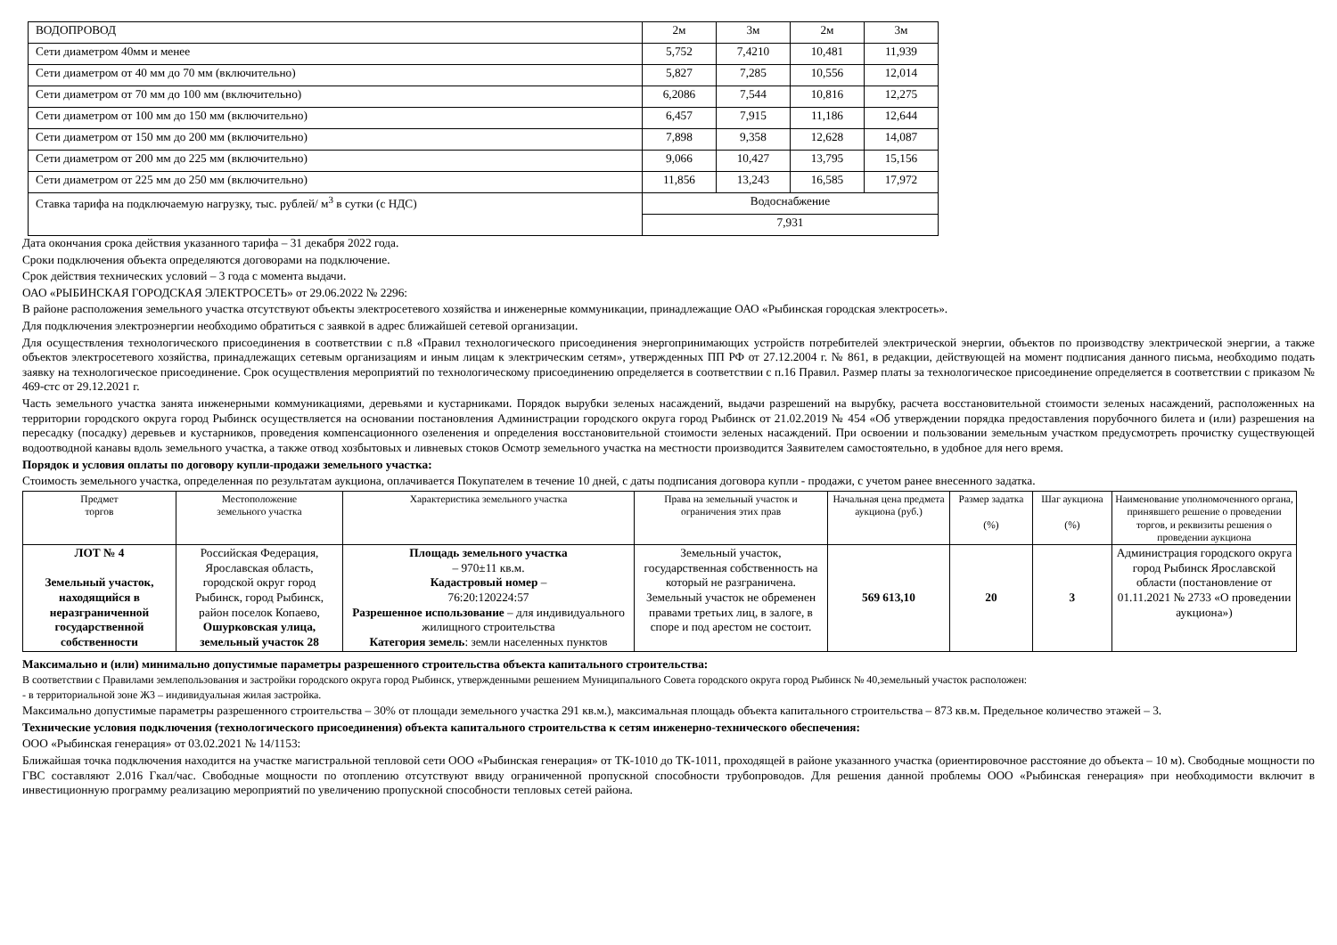| ВОДОПРОВОД | 2м | 3м | 2м | 3м |
| Сети диаметром 40мм и менее | 5,752 | 7,4210 | 10,481 | 11,939 |
| Сети диаметром от 40 мм до 70 мм (включительно) | 5,827 | 7,285 | 10,556 | 12,014 |
| Сети диаметром от 70 мм до 100 мм (включительно) | 6,2086 | 7,544 | 10,816 | 12,275 |
| Сети диаметром от 100 мм до 150 мм (включительно) | 6,457 | 7,915 | 11,186 | 12,644 |
| Сети диаметром от 150 мм до 200 мм (включительно) | 7,898 | 9,358 | 12,628 | 14,087 |
| Сети диаметром от 200 мм до 225 мм (включительно) | 9,066 | 10,427 | 13,795 | 15,156 |
| Сети диаметром от 225 мм до 250 мм (включительно) | 11,856 | 13,243 | 16,585 | 17,972 |
| Ставка тарифа на подключаемую нагрузку, тыс. рублей/ м<sup>3</sup> в сутки (с НДС) | Водоснабжение | | | |
| | 7,931 | | | |
Дата окончания срока действия указанного тарифа – 31 декабря 2022 года.
Сроки подключения объекта определяются договорами на подключение.
Срок действия технических условий – 3 года с момента выдачи.
ОАО «РЫБИНСКАЯ ГОРОДСКАЯ ЭЛЕКТРОСЕТЬ» от 29.06.2022 № 2296:
В районе расположения земельного участка отсутствуют объекты электросетевого хозяйства и инженерные коммуникации, принадлежащие ОАО «Рыбинская городская электросеть».
Для подключения электроэнергии необходимо обратиться с заявкой в адрес ближайшей сетевой организации.
Для осуществления технологического присоединения в соответствии с п.8 «Правил технологического присоединения энергопринимающих устройств потребителей электрической энергии, объектов по производству электрической энергии, а также объектов электросетевого хозяйства, принадлежащих сетевым организациям и иным лицам к электрическим сетям», утвержденных ПП РФ от 27.12.2004 г. № 861, в редакции, действующей на момент подписания данного письма, необходимо подать заявку на технологическое присоединение. Срок осуществления мероприятий по технологическому присоединению определяется в соответствии с п.16 Правил. Размер платы за технологическое присоединение определяется в соответствии с приказом № 469-стс от 29.12.2021 г.
Часть земельного участка занята инженерными коммуникациями, деревьями и кустарниками. Порядок вырубки зеленых насаждений, выдачи разрешений на вырубку, расчета восстановительной стоимости зеленых насаждений, расположенных на территории городского округа город Рыбинск осуществляется на основании постановления Администрации городского округа город Рыбинск от 21.02.2019 № 454 «Об утверждении порядка предоставления порубочного билета и (или) разрешения на пересадку (посадку) деревьев и кустарников, проведения компенсационного озеленения и определения восстановительной стоимости зеленых насаждений. При освоении и пользовании земельным участком предусмотреть прочистку существующей водоотводной канавы вдоль земельного участка, а также отвод хозбытовых и ливневых стоков Осмотр земельного участка на местности производится Заявителем самостоятельно, в удобное для него время.
Порядок и условия оплаты по договору купли-продажи земельного участка:
Стоимость земельного участка, определенная по результатам аукциона, оплачивается Покупателем в течение 10 дней, с даты подписания договора купли - продажи, с учетом ранее внесенного задатка.
| Предмет торгов | Местоположение земельного участка | Характеристика земельного участка | Права на земельный участок и ограничения этих прав | Начальная цена предмета аукциона (руб.) | Размер задатка (%) | Шаг аукциона (%) | Наименование уполномоченного органа, принявшего решение о проведении торгов, и реквизиты решения о проведении аукциона |
| --- | --- | --- | --- | --- | --- | --- | --- |
| ЛОТ № 4 Земельный участок, находящийся в неразграниченной государственной собственности | Российская Федерация, Ярославская область, городской округ город Рыбинск, город Рыбинск, район поселок Копаево, Ошурковская улица, земельный участок 28 | Площадь земельного участка – 970±11 кв.м. Кадастровый номер – 76:20:120224:57 Разрешенное использование – для индивидуального жилищного строительства Категория земель : земли населенных пунктов | Земельный участок, государственная собственность на который не разграничена. Земельный участок не обременен правами третьих лиц, в залоге, в споре и под арестом не состоит. | 569 613,10 | 20 | 3 | Администрация городского округа город Рыбинск Ярославской области (постановление от 01.11.2021 № 2733 «О проведении аукциона») |
Максимально и (или) минимально допустимые параметры разрешенного строительства объекта капитального строительства:
В соответствии с Правилами землепользования и застройки городского округа город Рыбинск, утвержденными решением Муниципального Совета городского округа город Рыбинск № 40,земельный участок расположен:
- в территориальной зоне Ж3 – индивидуальная жилая застройка.
Максимально допустимые параметры разрешенного строительства – 30% от площади земельного участка 291 кв.м.), максимальная площадь объекта капитального строительства – 873 кв.м. Предельное количество этажей – 3.
Технические условия подключения (технологического присоединения) объекта капитального строительства к сетям инженерно-технического обеспечения:
ООО «Рыбинская генерация» от 03.02.2021 № 14/1153:
Ближайшая точка подключения находится на участке магистральной тепловой сети ООО «Рыбинская генерация» от ТК-1010 до ТК-1011, проходящей в районе указанного участка (ориентировочное расстояние до объекта – 10 м). Свободные мощности по ГВС составляют 2.016 Гкал/час. Свободные мощности по отоплению отсутствуют ввиду ограниченной пропускной способности трубопроводов. Для решения данной проблемы ООО «Рыбинская генерация» при необходимости включит в инвестиционную программу реализацию мероприятий по увеличению пропускной способности тепловых сетей района.